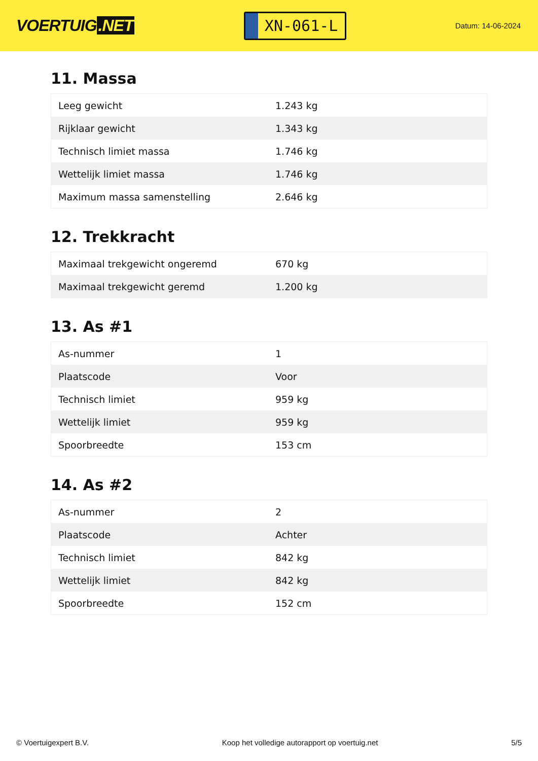VOERTUIG.NET
XN-061-L
Datum: 14-06-2024
11. Massa
| Leeg gewicht | 1.243 kg |
| Rijklaar gewicht | 1.343 kg |
| Technisch limiet massa | 1.746 kg |
| Wettelijk limiet massa | 1.746 kg |
| Maximum massa samenstelling | 2.646 kg |
12. Trekkracht
| Maximaal trekgewicht ongeremd | 670 kg |
| Maximaal trekgewicht geremd | 1.200 kg |
13. As #1
| As-nummer | 1 |
| Plaatscode | Voor |
| Technisch limiet | 959 kg |
| Wettelijk limiet | 959 kg |
| Spoorbreedte | 153 cm |
14. As #2
| As-nummer | 2 |
| Plaatscode | Achter |
| Technisch limiet | 842 kg |
| Wettelijk limiet | 842 kg |
| Spoorbreedte | 152 cm |
© Voertuigexpert B.V. Koop het volledige autorapport op voertuig.net 5/5